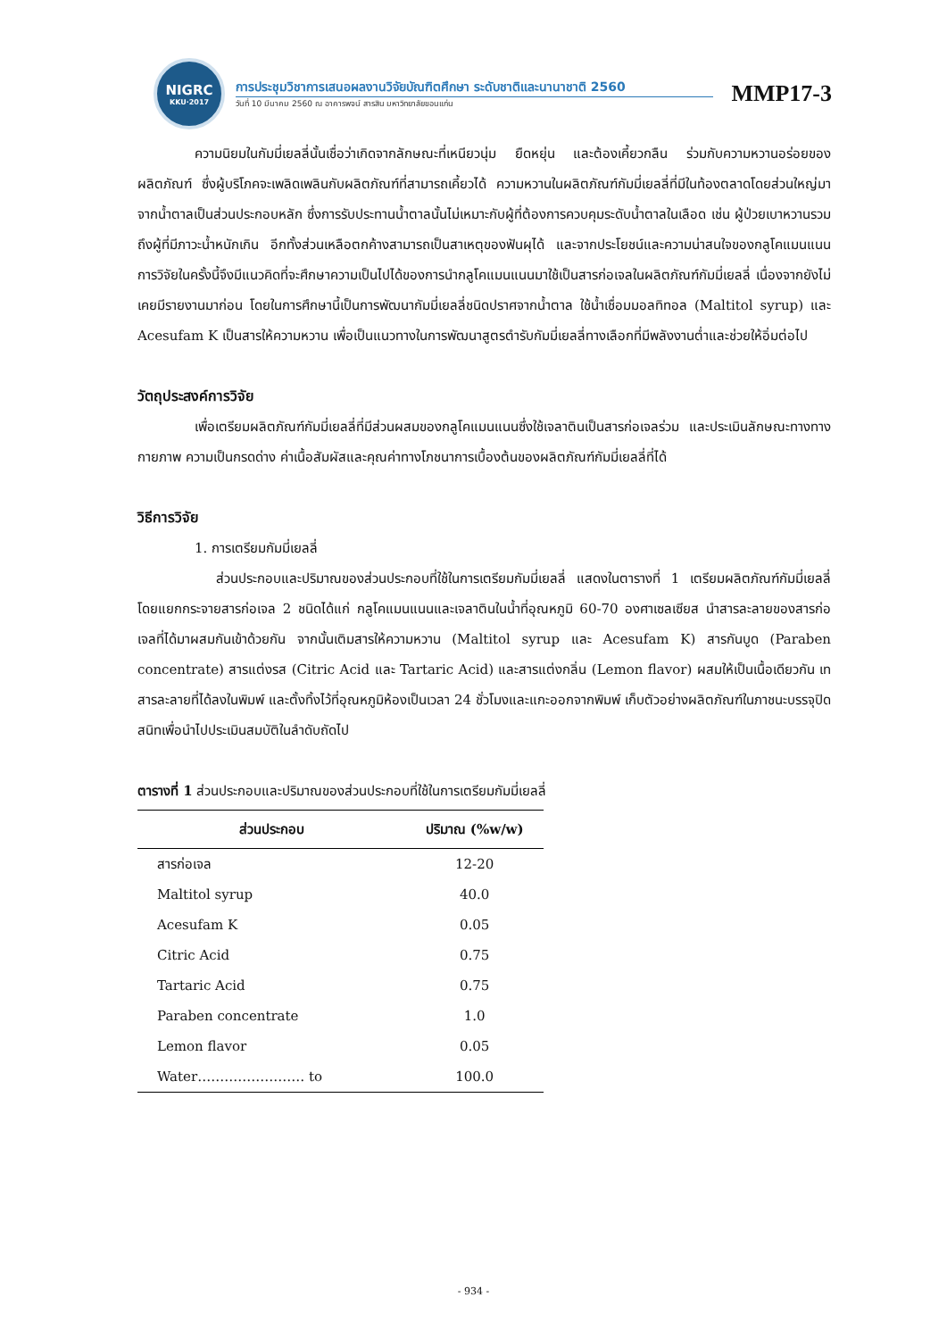NIGRC
KKU·2017
การประชุมวิชาการเสนอผลงานวิจัยบัณฑิตศึกษา ระดับชาติและนานาชาติ 2560
วันที่ 10 มีนาคม 2560 ณ อาคารพจน์ สารสิน มหาวิทยาลัยขอนแก่น
MMP17-3
ความนิยมในกัมมี่เยลลี่นั้นเชื่อว่าเกิดจากลักษณะที่เหนียวนุ่ม ยืดหยุ่น และต้องเคี้ยวกลืน ร่วมกับความหวานอร่อยของผลิตภัณฑ์ ซึ่งผู้บริโภคจะเพลิดเพลินกับผลิตภัณฑ์ที่สามารถเคี้ยวได้ ความหวานในผลิตภัณฑ์กัมมี่เยลลี่ที่มีในท้องตลาดโดยส่วนใหญ่มาจากน้ำตาลเป็นส่วนประกอบหลัก ซึ่งการรับประทานน้ำตาลนั้นไม่เหมาะกับผู้ที่ต้องการควบคุมระดับน้ำตาลในเลือด เช่น ผู้ป่วยเบาหวานรวมถึงผู้ที่มีภาวะน้ำหนักเกิน อีกทั้งส่วนเหลือตกค้างสามารถเป็นสาเหตุของฟันผุได้ และจากประโยชน์และความน่าสนใจของกลูโคแมนแนน การวิจัยในครั้งนี้จึงมีแนวคิดที่จะศึกษาความเป็นไปได้ของการนำกลูโคแมนแนนมาใช้เป็นสารก่อเจลในผลิตภัณฑ์กัมมี่เยลลี่ เนื่องจากยังไม่เคยมีรายงานมาก่อน โดยในการศึกษานี้เป็นการพัฒนากัมมี่เยลลี่ชนิดปราศจากน้ำตาล ใช้น้ำเชื่อมมอลทิทอล (Maltitol syrup) และ Acesufam K เป็นสารให้ความหวาน เพื่อเป็นแนวทางในการพัฒนาสูตรตำรับกัมมี่เยลลี่ทางเลือกที่มีพลังงานต่ำและช่วยให้อิ่มต่อไป
วัตถุประสงค์การวิจัย
เพื่อเตรียมผลิตภัณฑ์กัมมี่เยลลี่ที่มีส่วนผสมของกลูโคแมนแนนซึ่งใช้เจลาตินเป็นสารก่อเจลร่วม และประเมินลักษณะทางทางกายภาพ ความเป็นกรดด่าง ค่าเนื้อสัมผัสและคุณค่าทางโภชนาการเบื้องต้นของผลิตภัณฑ์กัมมี่เยลลี่ที่ได้
วิธีการวิจัย
1. การเตรียมกัมมี่เยลลี่
ส่วนประกอบและปริมาณของส่วนประกอบที่ใช้ในการเตรียมกัมมี่เยลลี่ แสดงในตารางที่ 1 เตรียมผลิตภัณฑ์กัมมี่เยลลี่โดยแยกกระจายสารก่อเจล 2 ชนิดได้แก่ กลูโคแมนแนนและเจลาตินในน้ำที่อุณหภูมิ 60-70 องศาเซลเซียส นำสารละลายของสารก่อเจลที่ได้มาผสมกันเข้าด้วยกัน จากนั้นเติมสารให้ความหวาน (Maltitol syrup และ Acesufam K) สารกันบูด (Paraben concentrate) สารแต่งรส (Citric Acid และ Tartaric Acid) และสารแต่งกลิ่น (Lemon flavor) ผสมให้เป็นเนื้อเดียวกัน เทสารละลายที่ได้ลงในพิมพ์ และตั้งทิ้งไว้ที่อุณหภูมิห้องเป็นเวลา 24 ชั่วโมงและแกะออกจากพิมพ์ เก็บตัวอย่างผลิตภัณฑ์ในภาชนะบรรจุปิดสนิทเพื่อนำไปประเมินสมบัติในลำดับถัดไป
ตารางที่ 1 ส่วนประกอบและปริมาณของส่วนประกอบที่ใช้ในการเตรียมกัมมี่เยลลี่
| ส่วนประกอบ | ปริมาณ (%w/w) |
| --- | --- |
| สารก่อเจล | 12-20 |
| Maltitol syrup | 40.0 |
| Acesufam K | 0.05 |
| Citric Acid | 0.75 |
| Tartaric Acid | 0.75 |
| Paraben concentrate | 1.0 |
| Lemon flavor | 0.05 |
| Water…………………… to | 100.0 |
- 934 -